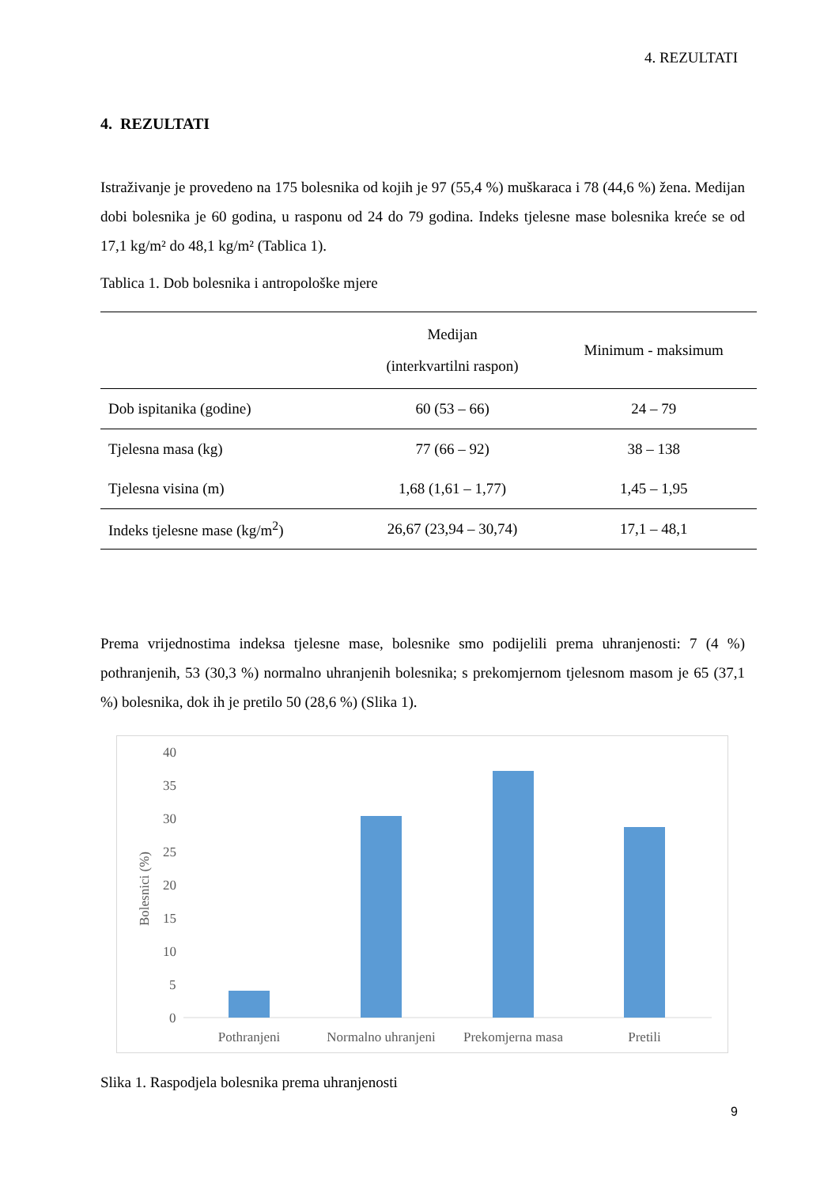4. REZULTATI
4. REZULTATI
Istraživanje je provedeno na 175 bolesnika od kojih je 97 (55,4 %) muškaraca i 78 (44,6 %) žena. Medijan dobi bolesnika je 60 godina, u rasponu od 24 do 79 godina. Indeks tjelesne mase bolesnika kreće se od 17,1 kg/m² do 48,1 kg/m² (Tablica 1).
Tablica 1. Dob bolesnika i antropološke mjere
| | Medijan (interkvartilni raspon) | Minimum - maksimum |
| --- | --- | --- |
| Dob ispitanika (godine) | 60 (53 – 66) | 24 – 79 |
| Tjelesna masa (kg) | 77 (66 – 92) | 38 – 138 |
| Tjelesna visina (m) | 1,68 (1,61 – 1,77) | 1,45 – 1,95 |
| Indeks tjelesne mase (kg/m<sup>2</sup>) | 26,67 (23,94 – 30,74) | 17,1 – 48,1 |
Prema vrijednostima indeksa tjelesne mase, bolesnike smo podijelili prema uhranjenosti: 7 (4 %) pothranjenih, 53 (30,3 %) normalno uhranjenih bolesnika; s prekomjernom tjelesnom masom je 65 (37,1 %) bolesnika, dok ih je pretilo 50 (28,6 %) (Slika 1).
40
35
30
25
20
15
10
5
0
Bolesnici (%)
Pothranjeni
Normalno uhranjeni
Prekomjerna masa
Pretili
Slika 1. Raspodjela bolesnika prema uhranjenosti
9